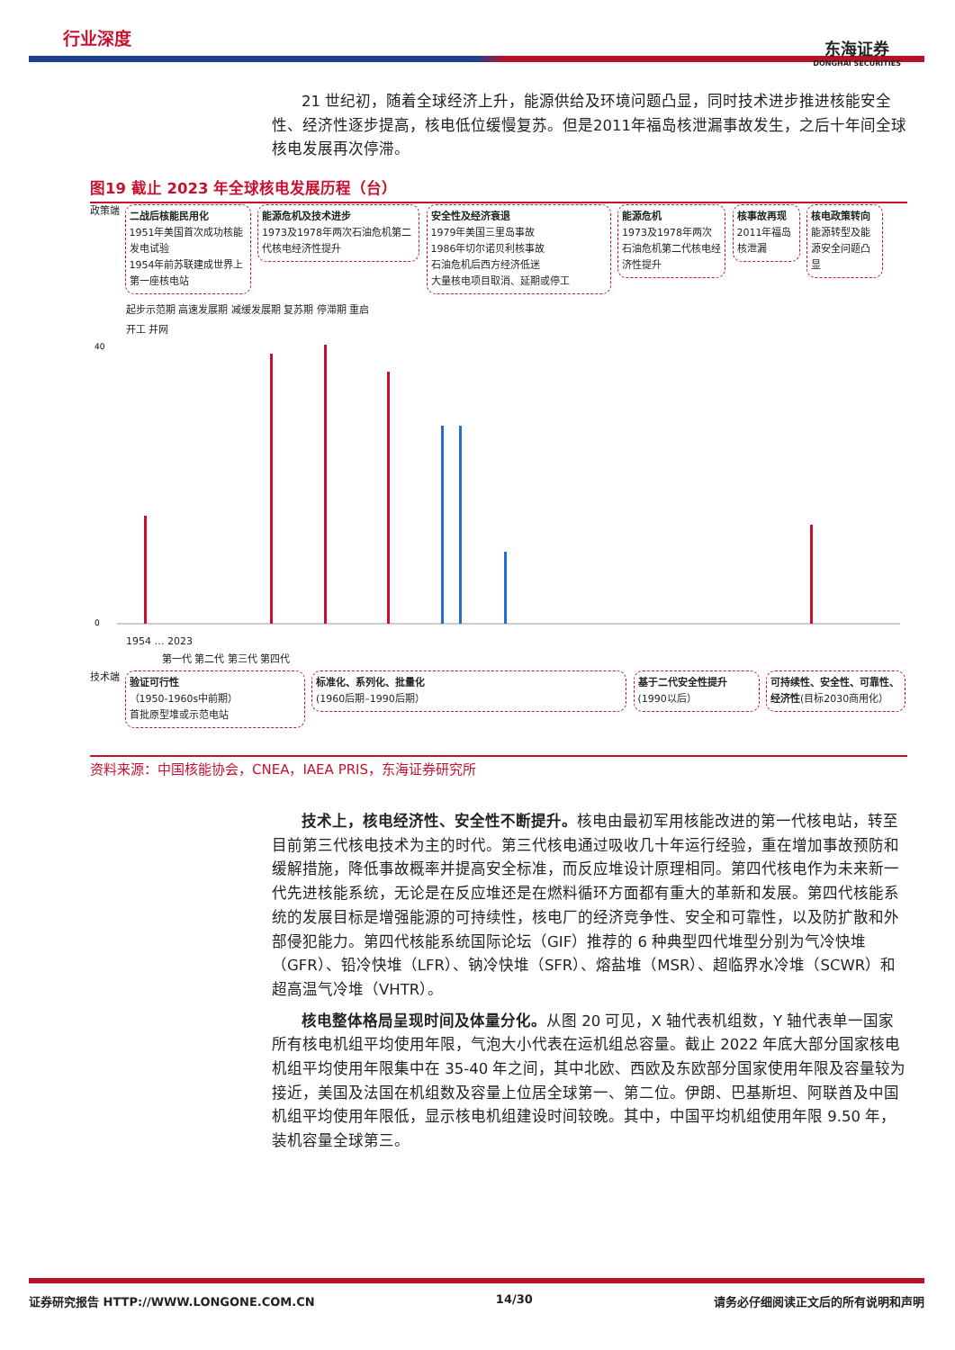行业深度
东海证券
DONGHAI SECURITIES
21 世纪初，随着全球经济上升，能源供给及环境问题凸显，同时技术进步推进核能安全性、经济性逐步提高，核电低位缓慢复苏。但是2011年福岛核泄漏事故发生，之后十年间全球核电发展再次停滞。
图19 截止 2023 年全球核电发展历程（台）
政策端 二战后核能民用化
1951年美国首次成功核能发电试验
1954年前苏联建成世界上第一座核电站 能源危机及技术进步
1973及1978年两次石油危机第二代核电经济性提升 安全性及经济衰退
1979年美国三里岛事故
1986年切尔诺贝利核事故
石油危机后西方经济低迷
大量核电项目取消、延期或停工 能源危机
1973及1978年两次石油危机第二代核电经济性提升 核事故再现
2011年福岛核泄漏 核电政策转向
能源转型及能源安全问题凸显
起步示范期 高速发展期 减缓发展期 复苏期 停滞期 重启
开工 并网
40
0
1954 … 2023
第一代 第二代 第三代 第四代
技术端 验证可行性
（1950-1960s中前期）
首批原型堆或示范电站 标准化、系列化、批量化
(1960后期–1990后期） 基于二代安全性提升
(1990以后） 可持续性、安全性、可靠性、经济性(目标2030商用化）
资料来源：中国核能协会，CNEA，IAEA PRIS，东海证券研究所
技术上，核电经济性、安全性不断提升。核电由最初军用核能改进的第一代核电站，转至目前第三代核电技术为主的时代。第三代核电通过吸收几十年运行经验，重在增加事故预防和缓解措施，降低事故概率并提高安全标准，而反应堆设计原理相同。第四代核电作为未来新一代先进核能系统，无论是在反应堆还是在燃料循环方面都有重大的革新和发展。第四代核能系统的发展目标是增强能源的可持续性，核电厂的经济竞争性、安全和可靠性，以及防扩散和外部侵犯能力。第四代核能系统国际论坛（GIF）推荐的 6 种典型四代堆型分别为气冷快堆（GFR）、铅冷快堆（LFR）、钠冷快堆（SFR）、熔盐堆（MSR）、超临界水冷堆（SCWR）和超高温气冷堆（VHTR）。
核电整体格局呈现时间及体量分化。从图 20 可见，X 轴代表机组数，Y 轴代表单一国家所有核电机组平均使用年限，气泡大小代表在运机组总容量。截止 2022 年底大部分国家核电机组平均使用年限集中在 35-40 年之间，其中北欧、西欧及东欧部分国家使用年限及容量较为接近，美国及法国在机组数及容量上位居全球第一、第二位。伊朗、巴基斯坦、阿联酋及中国机组平均使用年限低，显示核电机组建设时间较晚。其中，中国平均机组使用年限 9.50 年，装机容量全球第三。
证券研究报告 HTTP://WWW.LONGONE.COM.CN 14/30 请务必仔细阅读正文后的所有说明和声明